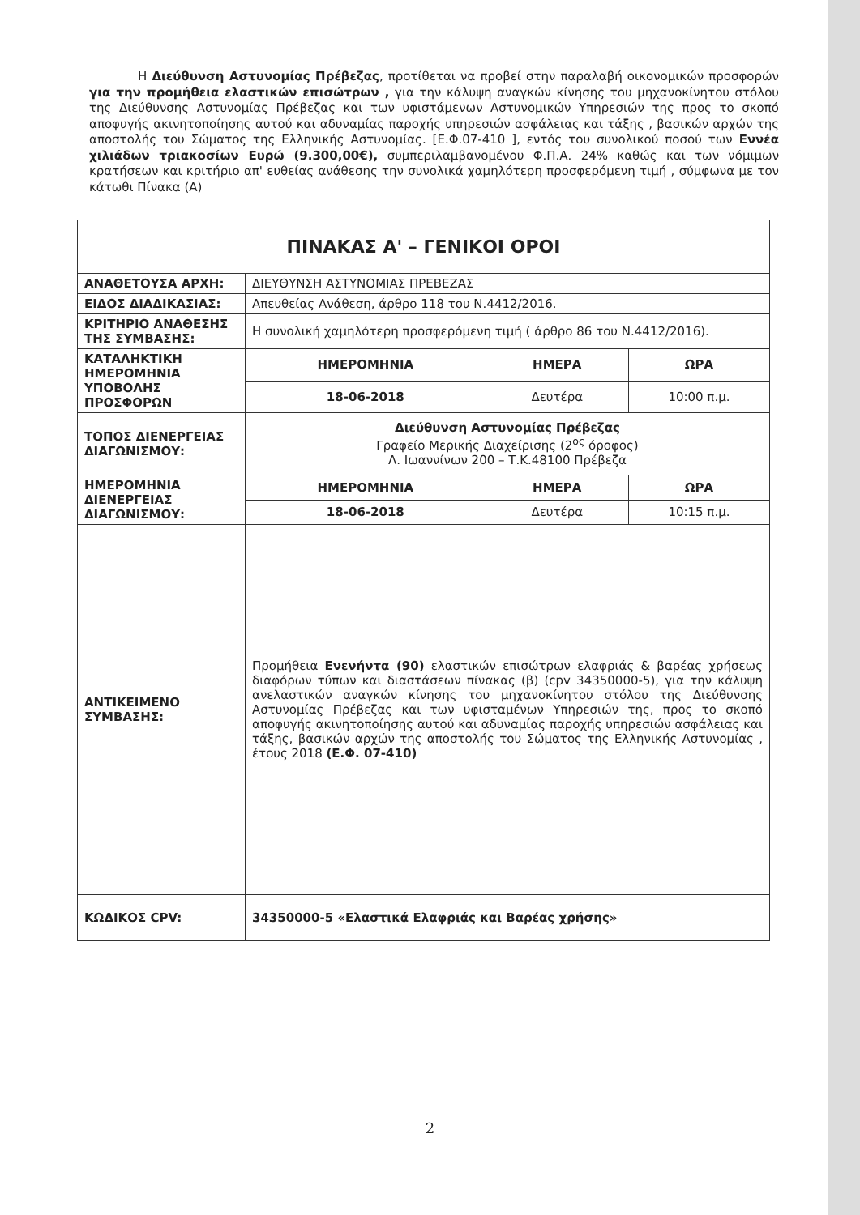Η Διεύθυνση Αστυνομίας Πρέβεζας, προτίθεται να προβεί στην παραλαβή οικονομικών προσφορών για την προμήθεια ελαστικών επισώτρων , για την κάλυψη αναγκών κίνησης του μηχανοκίνητου στόλου της Διεύθυνσης Αστυνομίας Πρέβεζας και των υφιστάμενων Αστυνομικών Υπηρεσιών της προς το σκοπό αποφυγής ακινητοποίησης αυτού και αδυναμίας παροχής υπηρεσιών ασφάλειας και τάξης , βασικών αρχών της αποστολής του Σώματος της Ελληνικής Αστυνομίας. [Ε.Φ.07-410 ], εντός του συνολικού ποσού των Εννέα χιλιάδων τριακοσίων Ευρώ (9.300,00€), συμπεριλαμβανομένου Φ.Π.Α. 24% καθώς και των νόμιμων κρατήσεων και κριτήριο απ' ευθείας ανάθεσης την συνολικά χαμηλότερη προσφερόμενη τιμή , σύμφωνα με τον κάτωθι Πίνακα (Α)
| ΠΙΝΑΚΑΣ Α' – ΓΕΝΙΚΟΙ ΟΡΟΙ | | | |
| --- | --- | --- | --- |
| ΑΝΑΘΕΤΟΥΣΑ ΑΡΧΗ: | ΔΙΕΥΘΥΝΣΗ ΑΣΤΥΝΟΜΙΑΣ ΠΡΕΒΕΖΑΣ | | |
| ΕΙΔΟΣ ΔΙΑΔΙΚΑΣΙΑΣ: | Απευθείας Ανάθεση, άρθρο 118 του Ν.4412/2016. | | |
| ΚΡΙΤΗΡΙΟ ΑΝΑΘΕΣΗΣ ΤΗΣ ΣΥΜΒΑΣΗΣ: | Η συνολική χαμηλότερη προσφερόμενη τιμή ( άρθρο 86 του Ν.4412/2016). | | |
| ΚΑΤΑΛΗΚΤΙΚΗ ΗΜΕΡΟΜΗΝΙΑ ΥΠΟΒΟΛΗΣ ΠΡΟΣΦΟΡΩΝ | ΗΜΕΡΟΜΗΝΙΑ | ΗΜΕΡΑ | ΩΡΑ |
| | 18-06-2018 | Δευτέρα | 10:00 π.μ. |
| ΤΟΠΟΣ ΔΙΕΝΕΡΓΕΙΑΣ ΔΙΑΓΩΝΙΣΜΟΥ: | Διεύθυνση Αστυνομίας Πρέβεζας Γραφείο Μερικής Διαχείρισης (2<sup>ος</sup> όροφος) Λ. Ιωαννίνων 200 – Τ.Κ.48100 Πρέβεζα | | |
| ΗΜΕΡΟΜΗΝΙΑ ΔΙΕΝΕΡΓΕΙΑΣ ΔΙΑΓΩΝΙΣΜΟΥ: | ΗΜΕΡΟΜΗΝΙΑ | ΗΜΕΡΑ | ΩΡΑ |
| | 18-06-2018 | Δευτέρα | 10:15 π.μ. |
| ΑΝΤΙΚΕΙΜΕΝΟ ΣΥΜΒΑΣΗΣ: | Προμήθεια Ενενήντα (90) ελαστικών επισώτρων ελαφριάς & βαρέας χρήσεως διαφόρων τύπων και διαστάσεων πίνακας (β) (cpv 34350000-5), για την κάλυψη ανελαστικών αναγκών κίνησης του μηχανοκίνητου στόλου της Διεύθυνσης Αστυνομίας Πρέβεζας και των υφισταμένων Υπηρεσιών της, προς το σκοπό αποφυγής ακινητοποίησης αυτού και αδυναμίας παροχής υπηρεσιών ασφάλειας και τάξης, βασικών αρχών της αποστολής του Σώματος της Ελληνικής Αστυνομίας , έτους 2018 (Ε.Φ. 07-410) | | |
| ΚΩΔΙΚΟΣ CPV: | 34350000-5 «Ελαστικά Ελαφριάς και Βαρέας χρήσης» | | |
2